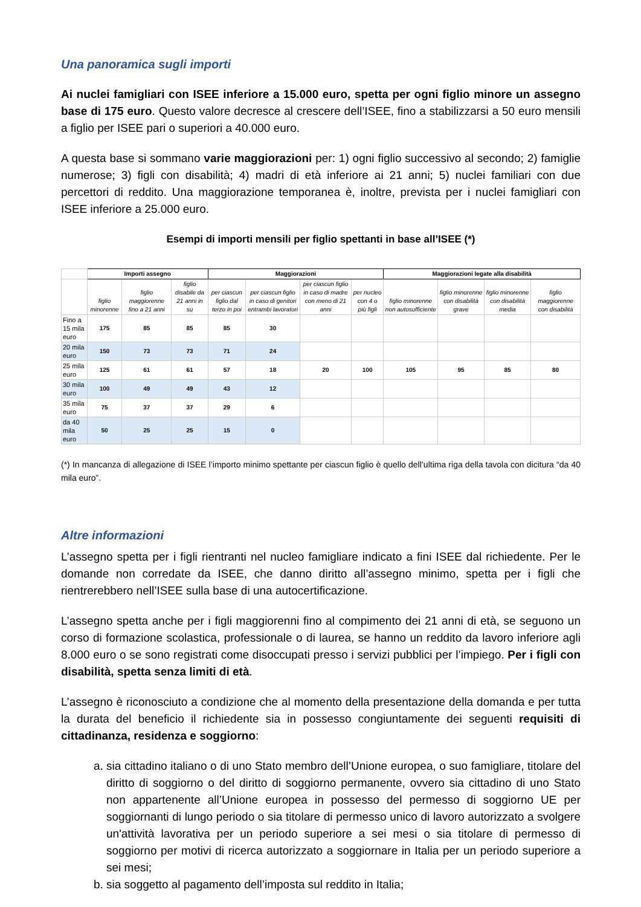Una panoramica sugli importi
Ai nuclei famigliari con ISEE inferiore a 15.000 euro, spetta per ogni figlio minore un assegno base di 175 euro. Questo valore decresce al crescere dell’ISEE, fino a stabilizzarsi a 50 euro mensili a figlio per ISEE pari o superiori a 40.000 euro.
A questa base si sommano varie maggiorazioni per: 1) ogni figlio successivo al secondo; 2) famiglie numerose; 3) figli con disabilità; 4) madri di età inferiore ai 21 anni; 5) nuclei familiari con due percettori di reddito. Una maggiorazione temporanea è, inoltre, prevista per i nuclei famigliari con ISEE inferiore a 25.000 euro.
Esempi di importi mensili per figlio spettanti in base all’ISEE (*)
| | Importi assegno | | | Maggiorazioni | | | | Maggiorazioni legate alla disabilità | | | |
| | figlio minorenne | figlio maggiorenne fino a 21 anni | figlio disabile da 21 anni in su | per ciascun figlio dal terzo in poi | per ciascun figlio in caso di genitori entrambi lavoratori | per ciascun figlio in caso di madre con meno di 21 anni | per nucleo con 4 o più figli | figlio minorenne non autosufficiente | figlio minorenne con disabilità grave | figlio minorenne con disabilità media | figlio maggiorenne con disabilità |
| Fino a 15 mila euro | 175 | 85 | 85 | 85 | 30 | | | | | | |
| 20 mila euro | 150 | 73 | 73 | 71 | 24 | | | | | | |
| 25 mila euro | 125 | 61 | 61 | 57 | 18 | 20 | 100 | 105 | 95 | 85 | 80 |
| 30 mila euro | 100 | 49 | 49 | 43 | 12 | | | | | | |
| 35 mila euro | 75 | 37 | 37 | 29 | 6 | | | | | | |
| da 40 mila euro | 50 | 25 | 25 | 15 | 0 | | | | | | |
(*) In mancanza di allegazione di ISEE l’importo minimo spettante per ciascun figlio è quello dell’ultima riga della tavola con dicitura “da 40 mila euro”.
Altre informazioni
L’assegno spetta per i figli rientranti nel nucleo famigliare indicato a fini ISEE dal richiedente. Per le domande non corredate da ISEE, che danno diritto all’assegno minimo, spetta per i figli che rientrerebbero nell’ISEE sulla base di una autocertificazione.
L’assegno spetta anche per i figli maggiorenni fino al compimento dei 21 anni di età, se seguono un corso di formazione scolastica, professionale o di laurea, se hanno un reddito da lavoro inferiore agli 8.000 euro o se sono registrati come disoccupati presso i servizi pubblici per l’impiego. Per i figli con disabilità, spetta senza limiti di età.
L’assegno è riconosciuto a condizione che al momento della presentazione della domanda e per tutta la durata del beneficio il richiedente sia in possesso congiuntamente dei seguenti requisiti di cittadinanza, residenza e soggiorno:
a. sia cittadino italiano o di uno Stato membro dell’Unione europea, o suo famigliare, titolare del diritto di soggiorno o del diritto di soggiorno permanente, ovvero sia cittadino di uno Stato non appartenente all’Unione europea in possesso del permesso di soggiorno UE per soggiornanti di lungo periodo o sia titolare di permesso unico di lavoro autorizzato a svolgere un'attività lavorativa per un periodo superiore a sei mesi o sia titolare di permesso di soggiorno per motivi di ricerca autorizzato a soggiornare in Italia per un periodo superiore a sei mesi;
b. sia soggetto al pagamento dell’imposta sul reddito in Italia;